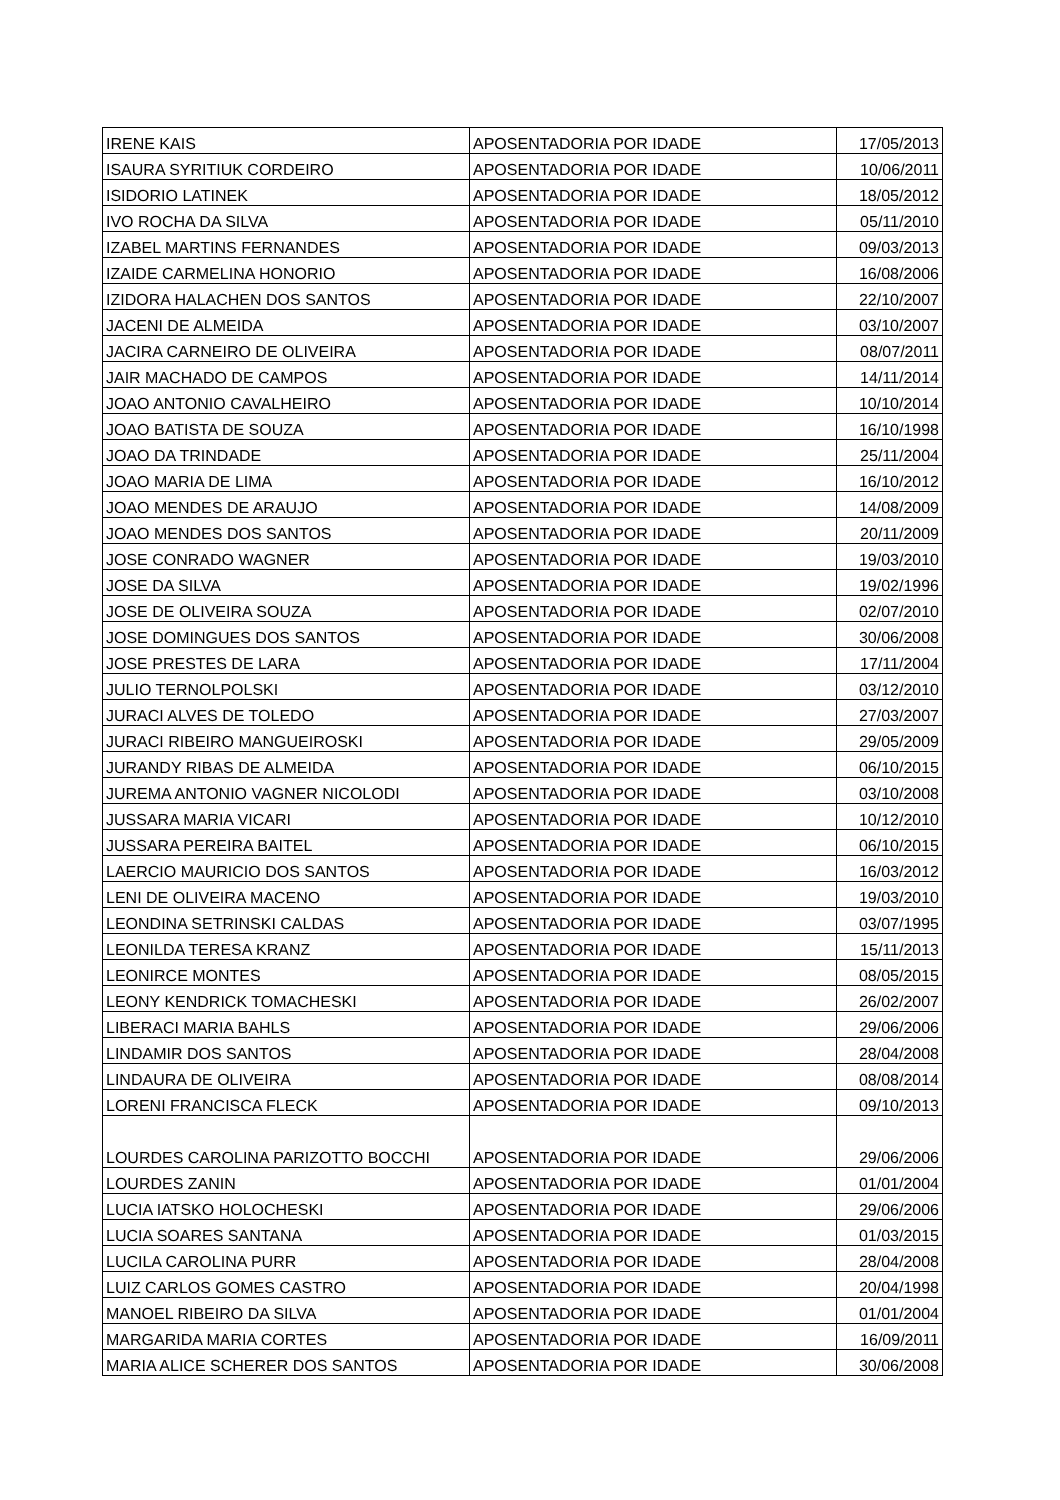| IRENE KAIS | APOSENTADORIA POR IDADE | 17/05/2013 |
| ISAURA SYRITIUK CORDEIRO | APOSENTADORIA POR IDADE | 10/06/2011 |
| ISIDORIO LATINEK | APOSENTADORIA POR IDADE | 18/05/2012 |
| IVO ROCHA DA SILVA | APOSENTADORIA POR IDADE | 05/11/2010 |
| IZABEL MARTINS FERNANDES | APOSENTADORIA POR IDADE | 09/03/2013 |
| IZAIDE CARMELINA HONORIO | APOSENTADORIA POR IDADE | 16/08/2006 |
| IZIDORA HALACHEN DOS SANTOS | APOSENTADORIA POR IDADE | 22/10/2007 |
| JACENI DE ALMEIDA | APOSENTADORIA POR IDADE | 03/10/2007 |
| JACIRA CARNEIRO DE OLIVEIRA | APOSENTADORIA POR IDADE | 08/07/2011 |
| JAIR MACHADO DE CAMPOS | APOSENTADORIA POR IDADE | 14/11/2014 |
| JOAO ANTONIO CAVALHEIRO | APOSENTADORIA POR IDADE | 10/10/2014 |
| JOAO BATISTA DE SOUZA | APOSENTADORIA POR IDADE | 16/10/1998 |
| JOAO DA TRINDADE | APOSENTADORIA POR IDADE | 25/11/2004 |
| JOAO MARIA DE LIMA | APOSENTADORIA POR IDADE | 16/10/2012 |
| JOAO MENDES DE ARAUJO | APOSENTADORIA POR IDADE | 14/08/2009 |
| JOAO MENDES DOS SANTOS | APOSENTADORIA POR IDADE | 20/11/2009 |
| JOSE CONRADO WAGNER | APOSENTADORIA POR IDADE | 19/03/2010 |
| JOSE DA SILVA | APOSENTADORIA POR IDADE | 19/02/1996 |
| JOSE DE OLIVEIRA SOUZA | APOSENTADORIA POR IDADE | 02/07/2010 |
| JOSE DOMINGUES DOS SANTOS | APOSENTADORIA POR IDADE | 30/06/2008 |
| JOSE PRESTES DE LARA | APOSENTADORIA POR IDADE | 17/11/2004 |
| JULIO TERNOLPOLSKI | APOSENTADORIA POR IDADE | 03/12/2010 |
| JURACI ALVES DE TOLEDO | APOSENTADORIA POR IDADE | 27/03/2007 |
| JURACI RIBEIRO MANGUEIROSKI | APOSENTADORIA POR IDADE | 29/05/2009 |
| JURANDY RIBAS DE ALMEIDA | APOSENTADORIA POR IDADE | 06/10/2015 |
| JUREMA ANTONIO VAGNER NICOLODI | APOSENTADORIA POR IDADE | 03/10/2008 |
| JUSSARA MARIA VICARI | APOSENTADORIA POR IDADE | 10/12/2010 |
| JUSSARA PEREIRA BAITEL | APOSENTADORIA POR IDADE | 06/10/2015 |
| LAERCIO MAURICIO DOS SANTOS | APOSENTADORIA POR IDADE | 16/03/2012 |
| LENI DE OLIVEIRA MACENO | APOSENTADORIA POR IDADE | 19/03/2010 |
| LEONDINA SETRINSKI CALDAS | APOSENTADORIA POR IDADE | 03/07/1995 |
| LEONILDA TERESA KRANZ | APOSENTADORIA POR IDADE | 15/11/2013 |
| LEONIRCE MONTES | APOSENTADORIA POR IDADE | 08/05/2015 |
| LEONY KENDRICK TOMACHESKI | APOSENTADORIA POR IDADE | 26/02/2007 |
| LIBERACI MARIA BAHLS | APOSENTADORIA POR IDADE | 29/06/2006 |
| LINDAMIR DOS SANTOS | APOSENTADORIA POR IDADE | 28/04/2008 |
| LINDAURA DE OLIVEIRA | APOSENTADORIA POR IDADE | 08/08/2014 |
| LORENI FRANCISCA FLECK | APOSENTADORIA POR IDADE | 09/10/2013 |
| LOURDES CAROLINA PARIZOTTO BOCCHI | APOSENTADORIA POR IDADE | 29/06/2006 |
| LOURDES ZANIN | APOSENTADORIA POR IDADE | 01/01/2004 |
| LUCIA IATSKO HOLOCHESKI | APOSENTADORIA POR IDADE | 29/06/2006 |
| LUCIA SOARES SANTANA | APOSENTADORIA POR IDADE | 01/03/2015 |
| LUCILA CAROLINA PURR | APOSENTADORIA POR IDADE | 28/04/2008 |
| LUIZ CARLOS GOMES CASTRO | APOSENTADORIA POR IDADE | 20/04/1998 |
| MANOEL RIBEIRO DA SILVA | APOSENTADORIA POR IDADE | 01/01/2004 |
| MARGARIDA MARIA CORTES | APOSENTADORIA POR IDADE | 16/09/2011 |
| MARIA ALICE SCHERER DOS SANTOS | APOSENTADORIA POR IDADE | 30/06/2008 |